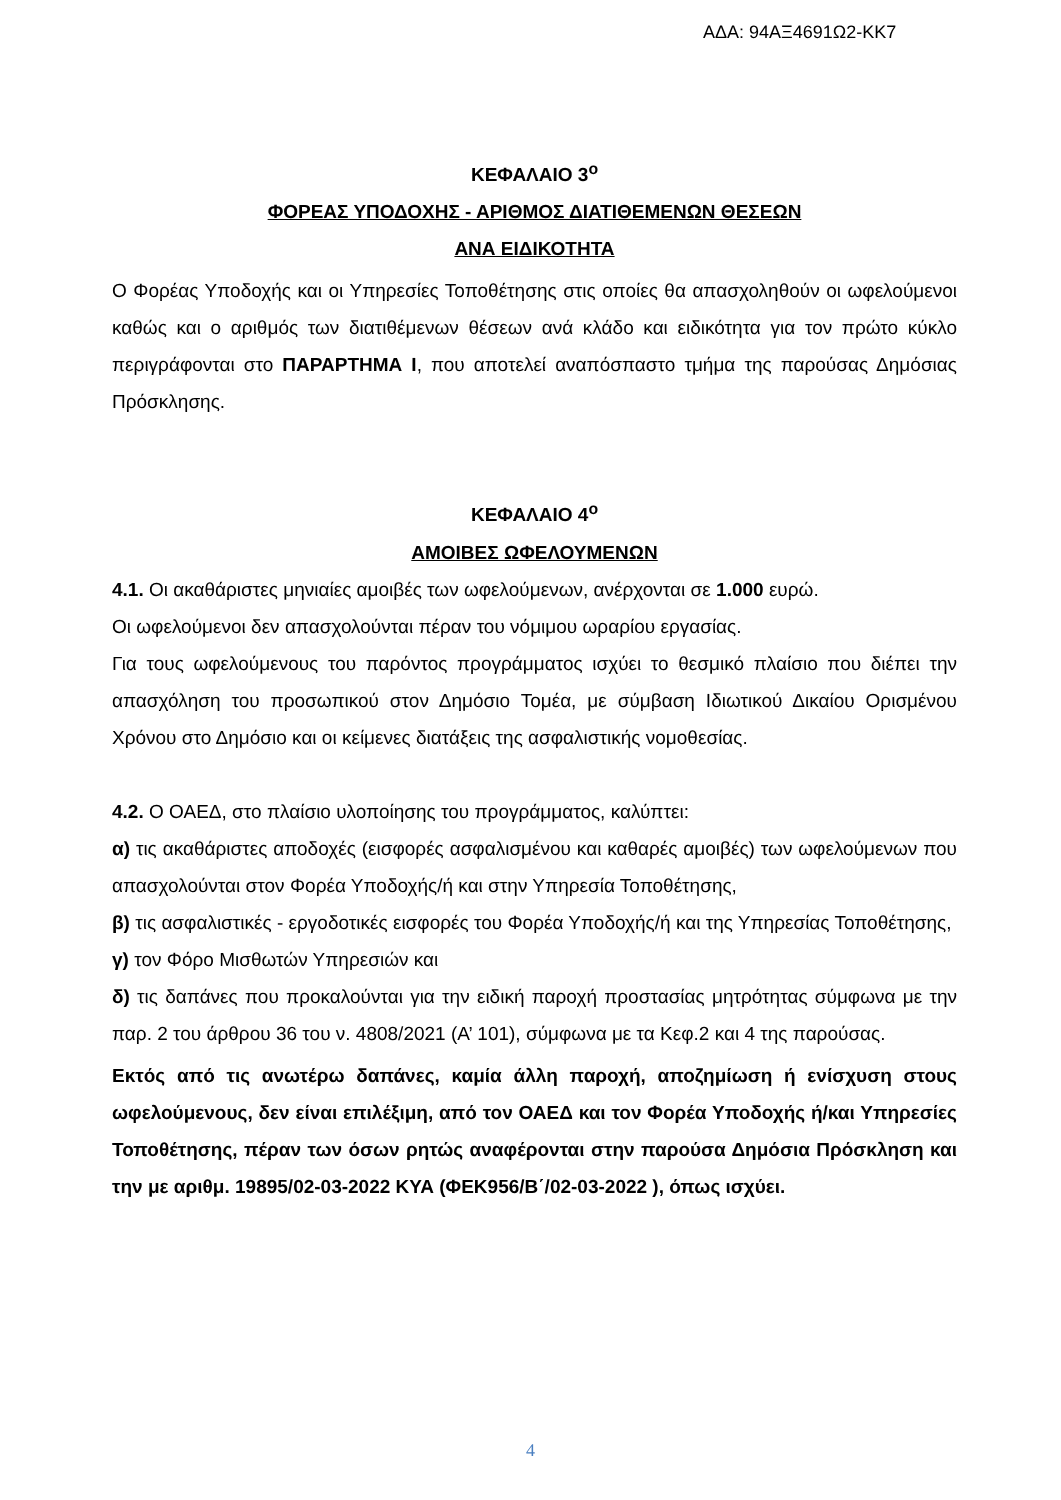ΑΔΑ: 94ΑΞ4691Ω2-ΚΚ7
ΚΕΦΑΛΑΙΟ 3<sup>ο</sup>
ΦΟΡΕΑΣ ΥΠΟΔΟΧΗΣ - ΑΡΙΘΜΟΣ ΔΙΑΤΙΘΕΜΕΝΩΝ ΘΕΣΕΩΝ
ΑΝΑ ΕΙΔΙΚΟΤΗΤΑ
Ο Φορέας Υποδοχής και οι Υπηρεσίες Τοποθέτησης στις οποίες θα απασχοληθούν οι ωφελούμενοι καθώς και ο αριθμός των διατιθέμενων θέσεων ανά κλάδο και ειδικότητα για τον πρώτο κύκλο περιγράφονται στο ΠΑΡΑΡΤΗΜΑ Ι, που αποτελεί αναπόσπαστο τμήμα της παρούσας Δημόσιας Πρόσκλησης.
ΚΕΦΑΛΑΙΟ 4<sup>ο</sup>
ΑΜΟΙΒΕΣ ΩΦΕΛΟΥΜΕΝΩΝ
4.1. Οι ακαθάριστες μηνιαίες αμοιβές των ωφελούμενων, ανέρχονται σε 1.000 ευρώ.
Οι ωφελούμενοι δεν απασχολούνται πέραν του νόμιμου ωραρίου εργασίας.
Για τους ωφελούμενους του παρόντος προγράμματος ισχύει το θεσμικό πλαίσιο που διέπει την απασχόληση του προσωπικού στον Δημόσιο Τομέα, με σύμβαση Ιδιωτικού Δικαίου Ορισμένου Χρόνου στο Δημόσιο και οι κείμενες διατάξεις της ασφαλιστικής νομοθεσίας.
4.2. Ο ΟΑΕΔ, στο πλαίσιο υλοποίησης του προγράμματος, καλύπτει:
α) τις ακαθάριστες αποδοχές (εισφορές ασφαλισμένου και καθαρές αμοιβές) των ωφελούμενων που απασχολούνται στον Φορέα Υποδοχής/ή και στην Υπηρεσία Τοποθέτησης,
β) τις ασφαλιστικές - εργοδοτικές εισφορές του Φορέα Υποδοχής/ή και της Υπηρεσίας Τοποθέτησης,
γ) τον Φόρο Μισθωτών Υπηρεσιών και
δ) τις δαπάνες που προκαλούνται για την ειδική παροχή προστασίας μητρότητας σύμφωνα με την παρ. 2 του άρθρου 36 του ν. 4808/2021 (Α’ 101), σύμφωνα με τα Κεφ.2 και 4 της παρούσας.
Εκτός από τις ανωτέρω δαπάνες, καμία άλλη παροχή, αποζημίωση ή ενίσχυση στους ωφελούμενους, δεν είναι επιλέξιμη, από τον ΟΑΕΔ και τον Φορέα Υποδοχής ή/και Υπηρεσίες Τοποθέτησης, πέραν των όσων ρητώς αναφέρονται στην παρούσα Δημόσια Πρόσκληση και την με αριθμ. 19895/02-03-2022 ΚΥΑ (ΦΕΚ956/Β΄/02-03-2022 ), όπως ισχύει.
4